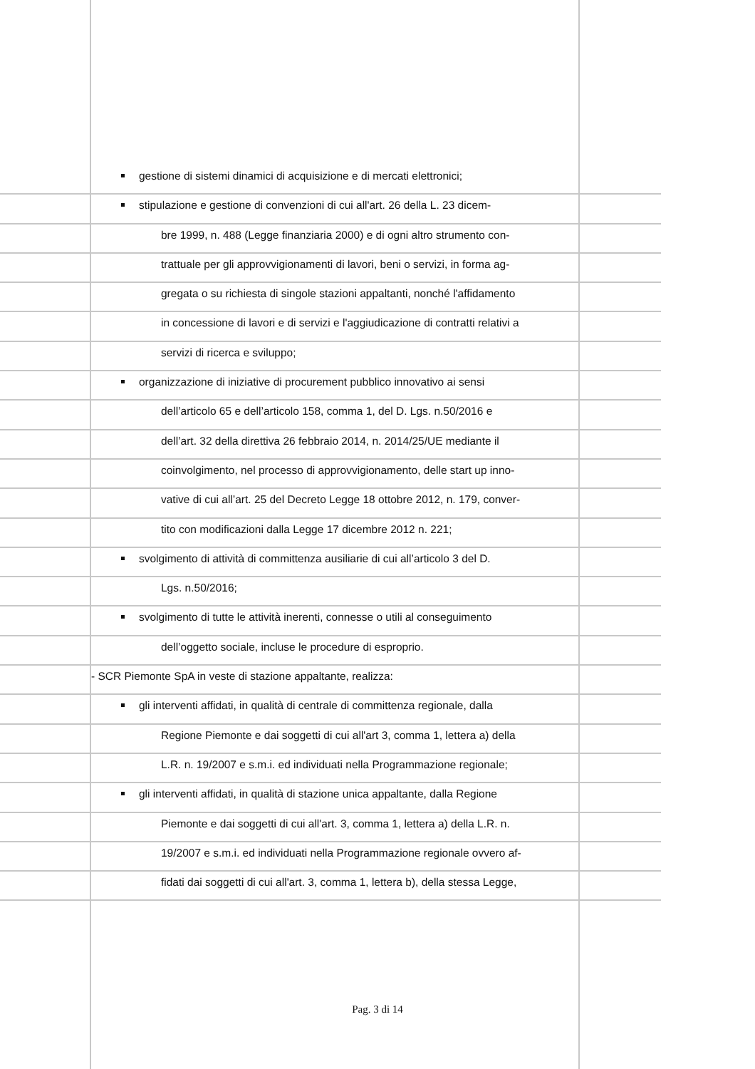gestione di sistemi dinamici di acquisizione e di mercati elettronici;
stipulazione e gestione di convenzioni di cui all'art. 26 della L. 23 dicem-
bre 1999, n. 488 (Legge finanziaria 2000) e di ogni altro strumento con-
trattuale per gli approvvigionamenti di lavori, beni o servizi, in forma ag-
gregata o su richiesta di singole stazioni appaltanti, nonché l'affidamento
in concessione di lavori e di servizi e l'aggiudicazione di contratti relativi a
servizi di ricerca e sviluppo;
organizzazione di iniziative di procurement pubblico innovativo ai sensi
dell’articolo 65 e dell’articolo 158, comma 1, del D. Lgs. n.50/2016 e
dell’art. 32 della direttiva 26 febbraio 2014, n. 2014/25/UE mediante il
coinvolgimento, nel processo di approvvigionamento, delle start up inno-
vative di cui all’art. 25 del Decreto Legge 18 ottobre 2012, n. 179, conver-
tito con modificazioni dalla Legge 17 dicembre 2012 n. 221;
svolgimento di attività di committenza ausiliarie di cui all’articolo 3 del D.
Lgs. n.50/2016;
svolgimento di tutte le attività inerenti, connesse o utili al conseguimento
dell’oggetto sociale, incluse le procedure di esproprio.
- SCR Piemonte SpA in veste di stazione appaltante, realizza:
gli interventi affidati, in qualità di centrale di committenza regionale, dalla
Regione Piemonte e dai soggetti di cui all'art 3, comma 1, lettera a) della
L.R. n. 19/2007 e s.m.i. ed individuati nella Programmazione regionale;
gli interventi affidati, in qualità di stazione unica appaltante, dalla Regione
Piemonte e dai soggetti di cui all'art. 3, comma 1, lettera a) della L.R. n.
19/2007 e s.m.i. ed individuati nella Programmazione regionale ovvero af-
fidati dai soggetti di cui all'art. 3, comma 1, lettera b), della stessa Legge,
Pag. 3 di 14